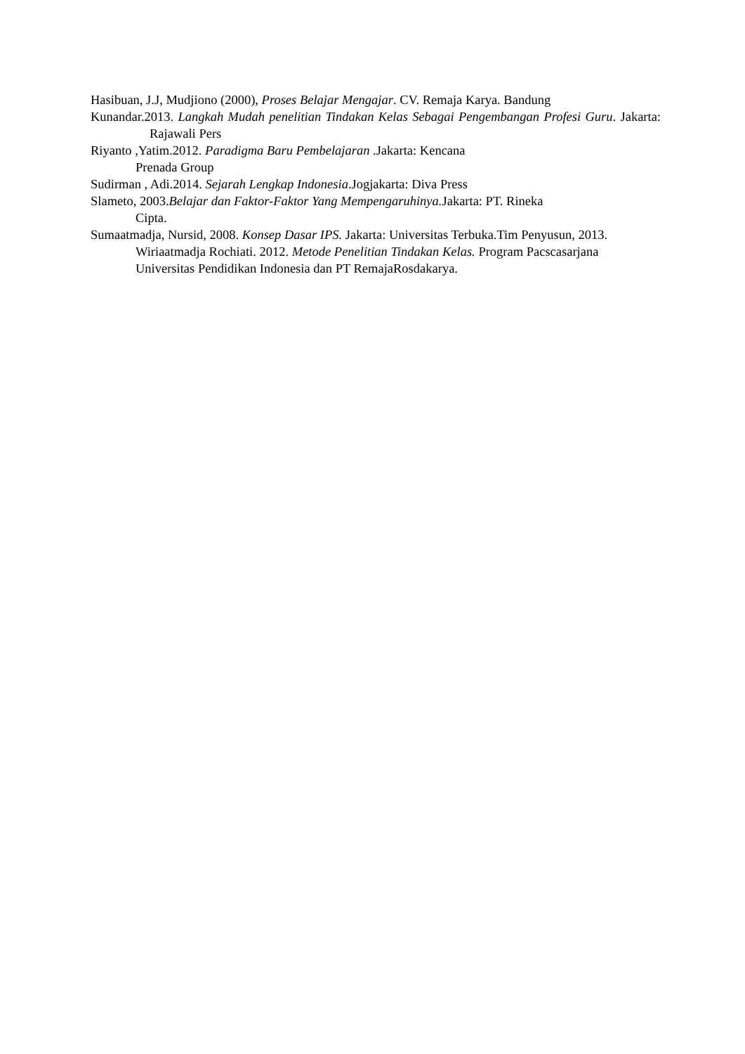Hasibuan, J.J, Mudjiono (2000), Proses Belajar Mengajar. CV. Remaja Karya. Bandung
Kunandar.2013. Langkah Mudah penelitian Tindakan Kelas Sebagai Pengembangan Profesi Guru. Jakarta: Rajawali Pers
Riyanto ,Yatim.2012. Paradigma Baru Pembelajaran .Jakarta: Kencana
Prenada Group
Sudirman , Adi.2014. Sejarah Lengkap Indonesia.Jogjakarta: Diva Press
Slameto, 2003.Belajar dan Faktor-Faktor Yang Mempengaruhinya. Jakarta: PT. Rineka
Cipta.
Sumaatmadja, Nursid, 2008. Konsep Dasar IPS. Jakarta: Universitas Terbuka.Tim Penyusun, 2013. Wiriaatmadja Rochiati. 2012. Metode Penelitian Tindakan Kelas. Program Pacscasarjana Universitas Pendidikan Indonesia dan PT RemajaRosdakarya.